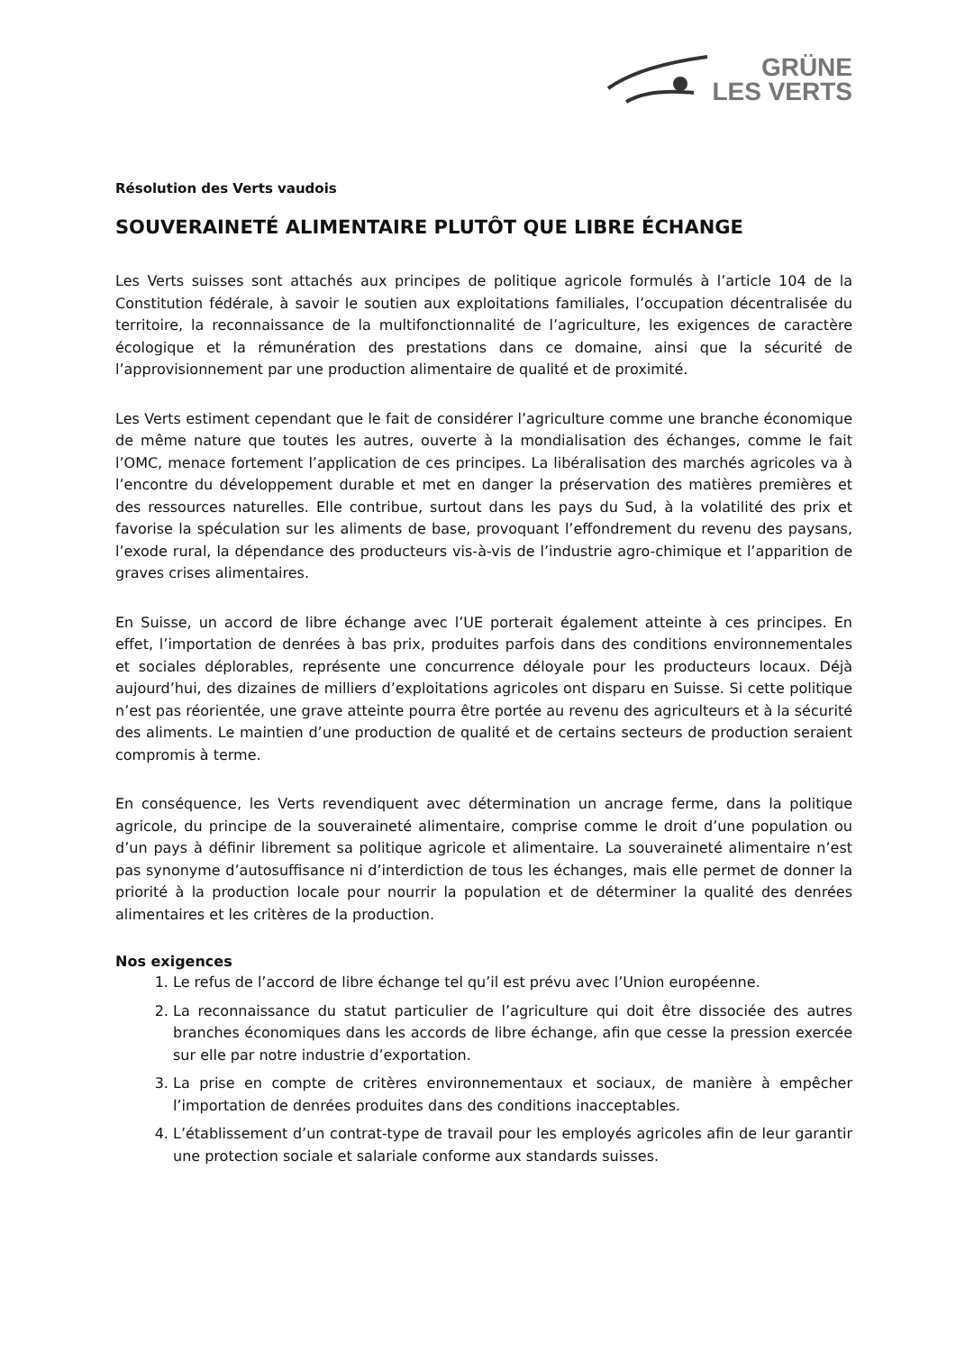GRÜNE
LES VERTS
Résolution des Verts vaudois
SOUVERAINETÉ ALIMENTAIRE PLUTÔT QUE LIBRE ÉCHANGE
Les Verts suisses sont attachés aux principes de politique agricole formulés à l’article 104 de la Constitution fédérale, à savoir le soutien aux exploitations familiales, l’occupation décentralisée du territoire, la reconnaissance de la multifonctionnalité de l’agriculture, les exigences de caractère écologique et la rémunération des prestations dans ce domaine, ainsi que la sécurité de l’approvisionnement par une production alimentaire de qualité et de proximité.
Les Verts estiment cependant que le fait de considérer l’agriculture comme une branche économique de même nature que toutes les autres, ouverte à la mondialisation des échanges, comme le fait l’OMC, menace fortement l’application de ces principes. La libéralisation des marchés agricoles va à l’encontre du développement durable et met en danger la préservation des matières premières et des ressources naturelles. Elle contribue, surtout dans les pays du Sud, à la volatilité des prix et favorise la spéculation sur les aliments de base, provoquant l’effondrement du revenu des paysans, l’exode rural, la dépendance des producteurs vis-à-vis de l’industrie agro-chimique et l’apparition de graves crises alimentaires.
En Suisse, un accord de libre échange avec l’UE porterait également atteinte à ces principes. En effet, l’importation de denrées à bas prix, produites parfois dans des conditions environnementales et sociales déplorables, représente une concurrence déloyale pour les producteurs locaux. Déjà aujourd’hui, des dizaines de milliers d’exploitations agricoles ont disparu en Suisse. Si cette politique n’est pas réorientée, une grave atteinte pourra être portée au revenu des agriculteurs et à la sécurité des aliments. Le maintien d’une production de qualité et de certains secteurs de production seraient compromis à terme.
En conséquence, les Verts revendiquent avec détermination un ancrage ferme, dans la politique agricole, du principe de la souveraineté alimentaire, comprise comme le droit d’une population ou d’un pays à définir librement sa politique agricole et alimentaire. La souveraineté alimentaire n’est pas synonyme d’autosuffisance ni d’interdiction de tous les échanges, mais elle permet de donner la priorité à la production locale pour nourrir la population et de déterminer la qualité des denrées alimentaires et les critères de la production.
Nos exigences
1. Le refus de l’accord de libre échange tel qu’il est prévu avec l’Union européenne.
2. La reconnaissance du statut particulier de l’agriculture qui doit être dissociée des autres branches économiques dans les accords de libre échange, afin que cesse la pression exercée sur elle par notre industrie d’exportation.
3. La prise en compte de critères environnementaux et sociaux, de manière à empêcher l’importation de denrées produites dans des conditions inacceptables.
4. L’établissement d’un contrat-type de travail pour les employés agricoles afin de leur garantir une protection sociale et salariale conforme aux standards suisses.